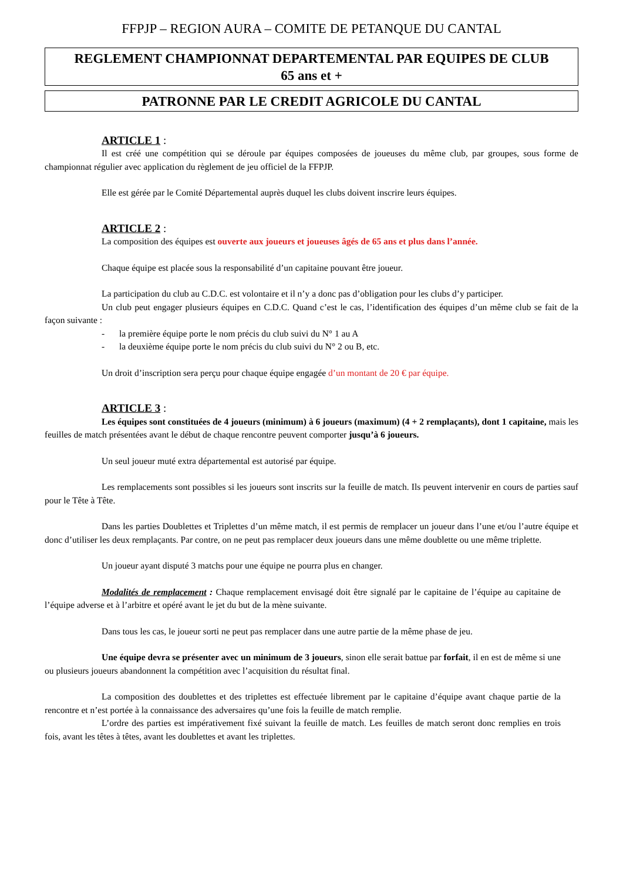FFPJP – REGION AURA – COMITE DE PETANQUE DU CANTAL
REGLEMENT CHAMPIONNAT DEPARTEMENTAL PAR EQUIPES DE CLUB
65 ans et +
PATRONNE PAR LE CREDIT AGRICOLE DU CANTAL
ARTICLE 1 :
Il est créé une compétition qui se déroule par équipes composées de joueuses du même club, par groupes, sous forme de championnat régulier avec application du règlement de jeu officiel de la FFPJP.
Elle est gérée par le Comité Départemental auprès duquel les clubs doivent inscrire leurs équipes.
ARTICLE 2 :
La composition des équipes est ouverte aux joueurs et joueuses âgés de 65 ans et plus dans l’année.
Chaque équipe est placée sous la responsabilité d’un capitaine pouvant être joueur.
La participation du club au C.D.C. est volontaire et il n’y a donc pas d’obligation pour les clubs d’y participer.
Un club peut engager plusieurs équipes en C.D.C. Quand c’est le cas, l’identification des équipes d’un même club se fait de la façon suivante :
- la première équipe porte le nom précis du club suivi du N° 1 au A
- la deuxième équipe porte le nom précis du club suivi du N° 2 ou B, etc.
Un droit d’inscription sera perçu pour chaque équipe engagée d’un montant de 20 € par équipe.
ARTICLE 3 :
Les équipes sont constituées de 4 joueurs (minimum) à 6 joueurs (maximum) (4 + 2 remplaçants), dont 1 capitaine, mais les feuilles de match présentées avant le début de chaque rencontre peuvent comporter jusqu’à 6 joueurs.
Un seul joueur muté extra départemental est autorisé par équipe.
Les remplacements sont possibles si les joueurs sont inscrits sur la feuille de match. Ils peuvent intervenir en cours de parties sauf pour le Tête à Tête.
Dans les parties Doublettes et Triplettes d’un même match, il est permis de remplacer un joueur dans l’une et/ou l’autre équipe et donc d’utiliser les deux remplaçants. Par contre, on ne peut pas remplacer deux joueurs dans une même doublette ou une même triplette.
Un joueur ayant disputé 3 matchs pour une équipe ne pourra plus en changer.
Modalités de remplacement : Chaque remplacement envisagé doit être signalé par le capitaine de l’équipe au capitaine de l’équipe adverse et à l’arbitre et opéré avant le jet du but de la mène suivante.
Dans tous les cas, le joueur sorti ne peut pas remplacer dans une autre partie de la même phase de jeu.
Une équipe devra se présenter avec un minimum de 3 joueurs, sinon elle serait battue par forfait, il en est de même si une ou plusieurs joueurs abandonnent la compétition avec l’acquisition du résultat final.
La composition des doublettes et des triplettes est effectuée librement par le capitaine d’équipe avant chaque partie de la rencontre et n’est portée à la connaissance des adversaires qu’une fois la feuille de match remplie.
L’ordre des parties est impérativement fixé suivant la feuille de match. Les feuilles de match seront donc remplies en trois fois, avant les têtes à têtes, avant les doublettes et avant les triplettes.